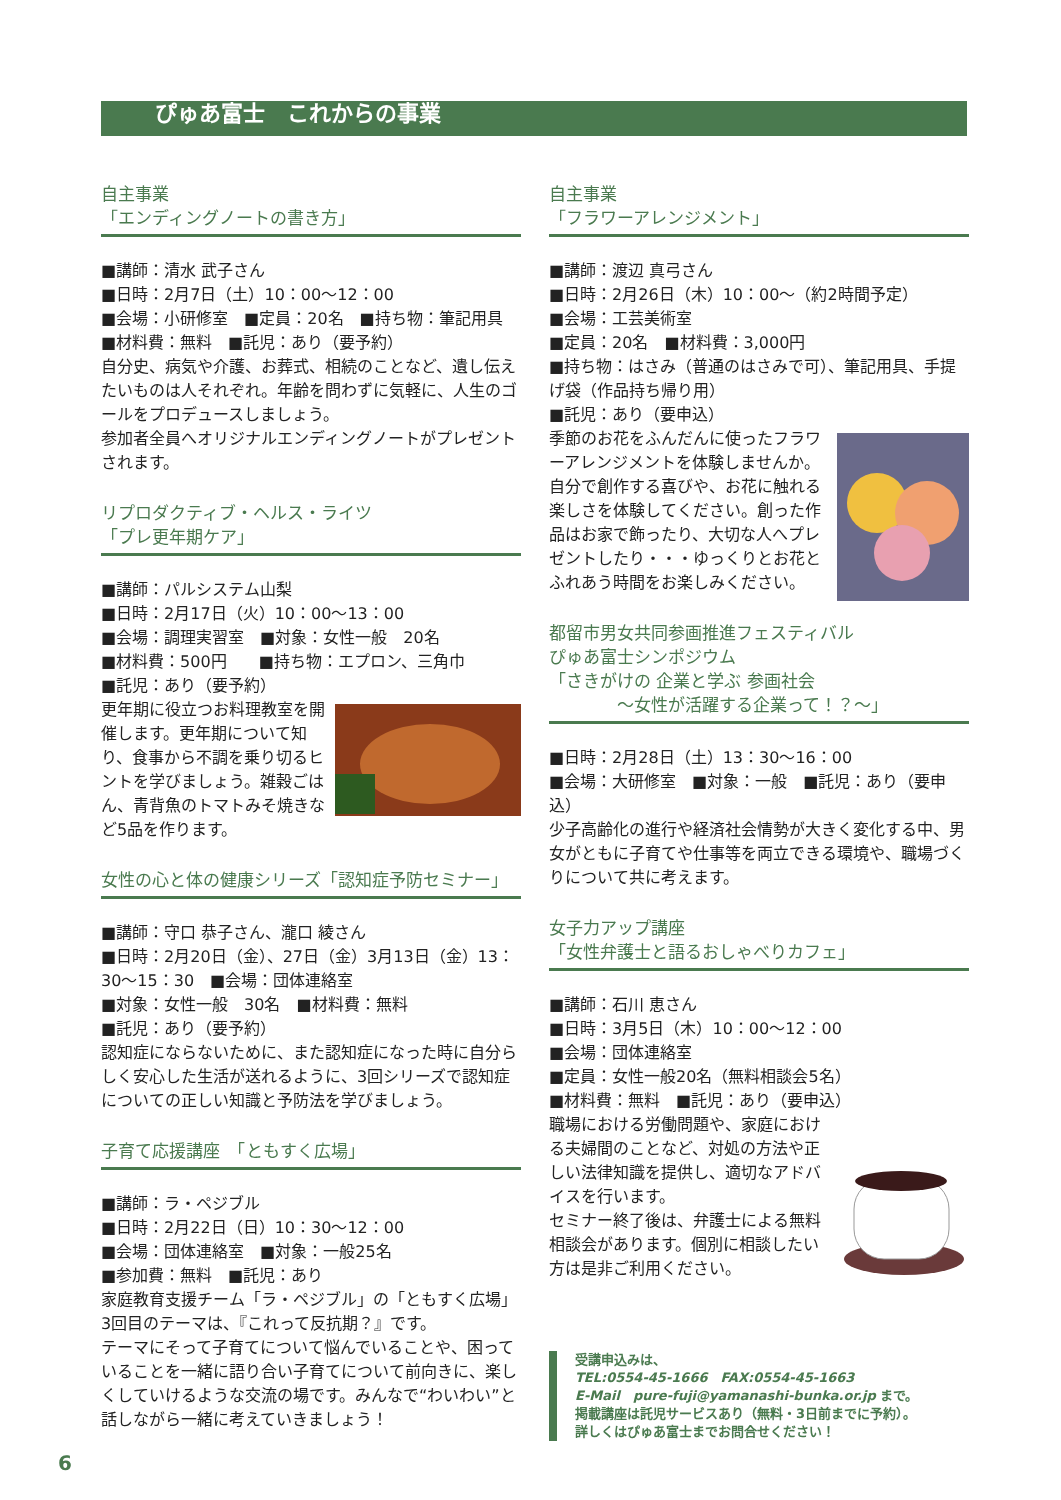ぴゅあ富士　これからの事業
自主事業
「エンディングノートの書き方」
■講師：清水 武子さん
■日時：2月7日（土）10：00～12：00
■会場：小研修室　■定員：20名　■持ち物：筆記用具
■材料費：無料　■託児：あり（要予約）
自分史、病気や介護、お葬式、相続のことなど、遺し伝えたいものは人それぞれ。年齢を問わずに気軽に、人生のゴールをプロデュースしましょう。
参加者全員へオリジナルエンディングノートがプレゼントされます。
リプロダクティブ・ヘルス・ライツ
「プレ更年期ケア」
■講師：パルシステム山梨
■日時：2月17日（火）10：00～13：00
■会場：調理実習室　■対象：女性一般　20名
■材料費：500円　　■持ち物：エプロン、三角巾
■託児：あり（要予約）
更年期に役立つお料理教室を開催します。更年期について知り、食事から不調を乗り切るヒントを学びましょう。雑穀ごはん、青背魚のトマトみそ焼きなど5品を作ります。
女性の心と体の健康シリーズ「認知症予防セミナー」
■講師：守口 恭子さん、瀧口 綾さん
■日時：2月20日（金）、27日（金）3月13日（金）13：30～15：30　■会場：団体連絡室
■対象：女性一般　30名　■材料費：無料
■託児：あり（要予約）
認知症にならないために、また認知症になった時に自分らしく安心した生活が送れるように、3回シリーズで認知症についての正しい知識と予防法を学びましょう。
子育て応援講座　「ともすく広場」
■講師：ラ・ペジブル
■日時：2月22日（日）10：30～12：00
■会場：団体連絡室　■対象：一般25名
■参加費：無料　■託児：あり
家庭教育支援チーム「ラ・ペジブル」の「ともすく広場」3回目のテーマは、『これって反抗期？』です。
テーマにそって子育てについて悩んでいることや、困っていることを一緒に語り合い子育てについて前向きに、楽しくしていけるような交流の場です。みんなで“わいわい”と話しながら一緒に考えていきましょう！
自主事業
「フラワーアレンジメント」
■講師：渡辺 真弓さん
■日時：2月26日（木）10：00～（約2時間予定）
■会場：工芸美術室
■定員：20名　■材料費：3,000円
■持ち物：はさみ（普通のはさみで可）、筆記用具、手提げ袋（作品持ち帰り用）
■託児：あり（要申込）
季節のお花をふんだんに使ったフラワーアレンジメントを体験しませんか。自分で創作する喜びや、お花に触れる楽しさを体験してください。創った作品はお家で飾ったり、大切な人へプレゼントしたり・・・ゆっくりとお花とふれあう時間をお楽しみください。
都留市男女共同参画推進フェスティバル
ぴゅあ富士シンポジウム
「さきがけの 企業と学ぶ 参画社会
　　　　～女性が活躍する企業って！？～」
■日時：2月28日（土）13：30～16：00
■会場：大研修室　■対象：一般　■託児：あり（要申込）
少子高齢化の進行や経済社会情勢が大きく変化する中、男女がともに子育てや仕事等を両立できる環境や、職場づくりについて共に考えます。
女子力アップ講座
「女性弁護士と語るおしゃべりカフェ」
■講師：石川 恵さん
■日時：3月5日（木）10：00～12：00
■会場：団体連絡室
■定員：女性一般20名（無料相談会5名）
■材料費：無料　■託児：あり（要申込）
職場における労働問題や、家庭における夫婦間のことなど、対処の方法や正しい法律知識を提供し、適切なアドバイスを行います。
セミナー終了後は、弁護士による無料相談会があります。個別に相談したい方は是非ご利用ください。
受講申込みは、
TEL:0554-45-1666　FAX:0554-45-1663
E-Mail　pure-fuji@yamanashi-bunka.or.jp まで。
掲載講座は託児サービスあり（無料・3日前までに予約）。
詳しくはぴゅあ富士までお問合せください！
6